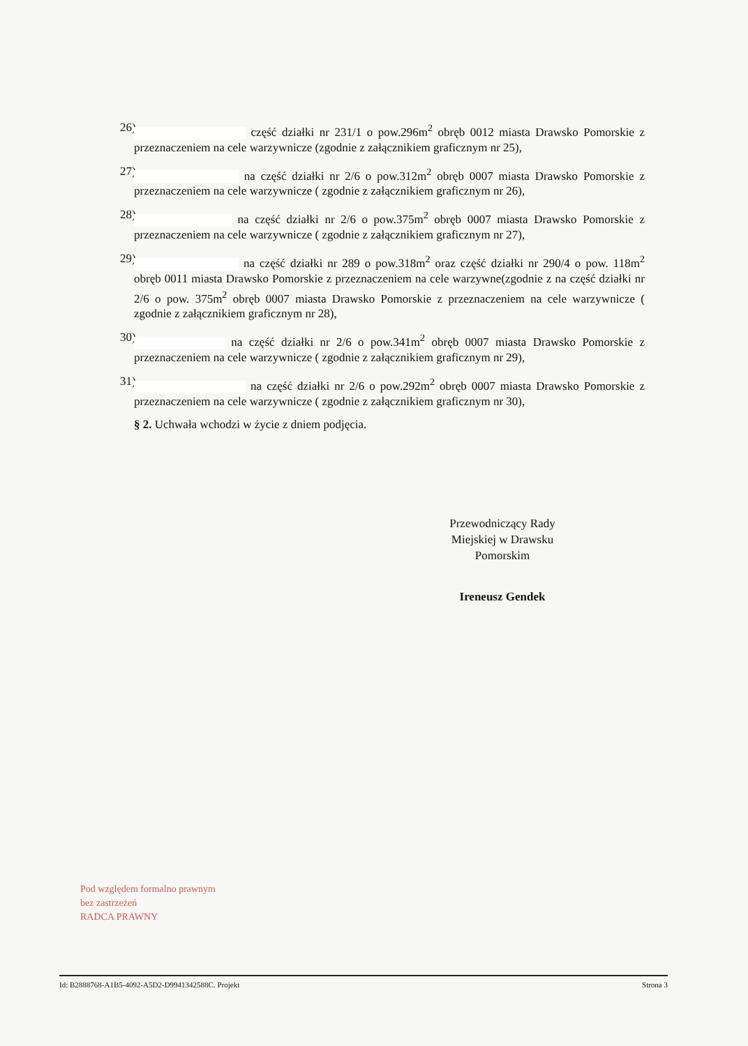26) część działki nr 231/1 o pow.296m<sup>2</sup> obręb 0012 miasta Drawsko Pomorskie z przeznaczeniem na cele warzywnicze (zgodnie z załącznikiem graficznym nr 25),
27) na część działki nr 2/6 o pow.312m<sup>2</sup> obręb 0007 miasta Drawsko Pomorskie z przeznaczeniem na cele warzywnicze ( zgodnie z załącznikiem graficznym nr 26),
28) na część działki nr 2/6 o pow.375m<sup>2</sup> obręb 0007 miasta Drawsko Pomorskie z przeznaczeniem na cele warzywnicze ( zgodnie z załącznikiem graficznym nr 27),
29) na część działki nr 289 o pow.318m<sup>2</sup> oraz część działki nr 290/4 o pow. 118m<sup>2</sup> obręb 0011 miasta Drawsko Pomorskie z przeznaczeniem na cele warzywne(zgodnie z na część działki nr 2/6 o pow. 375m<sup>2</sup> obręb 0007 miasta Drawsko Pomorskie z przeznaczeniem na cele warzywnicze ( zgodnie z załącznikiem graficznym nr 28),
30) na część działki nr 2/6 o pow.341m<sup>2</sup> obręb 0007 miasta Drawsko Pomorskie z przeznaczeniem na cele warzywnicze ( zgodnie z załącznikiem graficznym nr 29),
31) na część działki nr 2/6 o pow.292m<sup>2</sup> obręb 0007 miasta Drawsko Pomorskie z przeznaczeniem na cele warzywnicze ( zgodnie z załącznikiem graficznym nr 30),
§ 2. Uchwała wchodzi w życie z dniem podjęcia.
Przewodniczący Rady
Miejskiej w Drawsku
Pomorskim
Ireneusz Gendek
Pod względem formalno prawnym
bez zastrzeżeń
RADCA PRAWNY
Id: B2888768-A1B5-4092-A5D2-D9941342588C. Projekt Strona 3